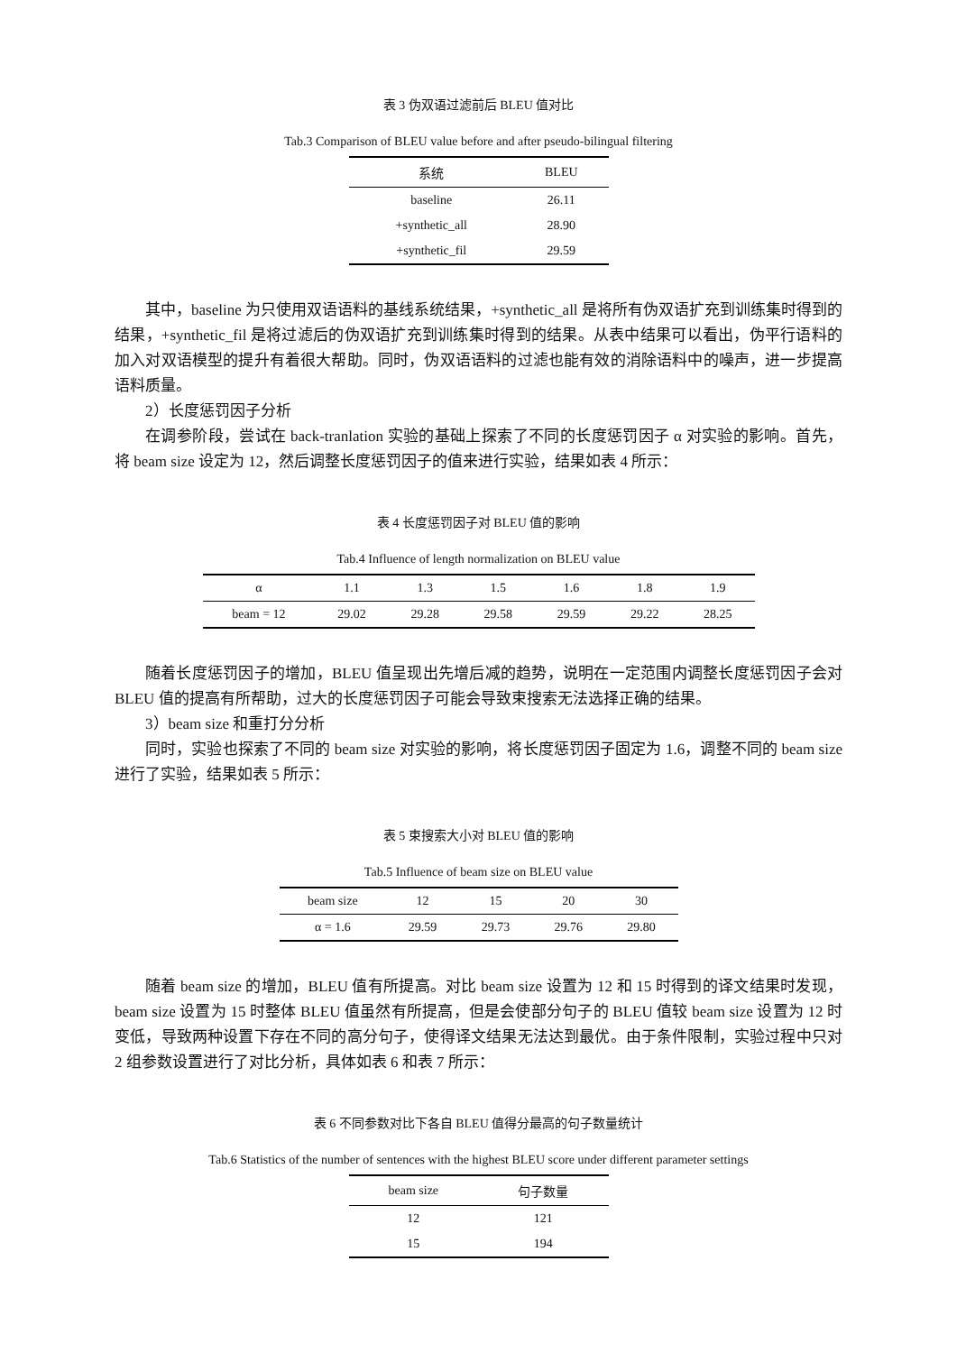表 3 伪双语过滤前后 BLEU 值对比
Tab.3 Comparison of BLEU value before and after pseudo-bilingual filtering
| 系统 | BLEU |
| --- | --- |
| baseline | 26.11 |
| +synthetic_all | 28.90 |
| +synthetic_fil | 29.59 |
其中，baseline 为只使用双语语料的基线系统结果，+synthetic_all 是将所有伪双语扩充到训练集时得到的结果，+synthetic_fil 是将过滤后的伪双语扩充到训练集时得到的结果。从表中结果可以看出，伪平行语料的加入对双语模型的提升有着很大帮助。同时，伪双语语料的过滤也能有效的消除语料中的噪声，进一步提高语料质量。
2）长度惩罚因子分析
在调参阶段，尝试在 back-tranlation 实验的基础上探索了不同的长度惩罚因子 α 对实验的影响。首先，将 beam size 设定为 12，然后调整长度惩罚因子的值来进行实验，结果如表 4 所示：
表 4 长度惩罚因子对 BLEU 值的影响
Tab.4 Influence of length normalization on BLEU value
| α | 1.1 | 1.3 | 1.5 | 1.6 | 1.8 | 1.9 |
| --- | --- | --- | --- | --- | --- | --- |
| beam = 12 | 29.02 | 29.28 | 29.58 | 29.59 | 29.22 | 28.25 |
随着长度惩罚因子的增加，BLEU 值呈现出先增后减的趋势，说明在一定范围内调整长度惩罚因子会对 BLEU 值的提高有所帮助，过大的长度惩罚因子可能会导致束搜索无法选择正确的结果。
3）beam size 和重打分分析
同时，实验也探索了不同的 beam size 对实验的影响，将长度惩罚因子固定为 1.6，调整不同的 beam size 进行了实验，结果如表 5 所示：
表 5 束搜索大小对 BLEU 值的影响
Tab.5 Influence of beam size on BLEU value
| beam size | 12 | 15 | 20 | 30 |
| --- | --- | --- | --- | --- |
| α = 1.6 | 29.59 | 29.73 | 29.76 | 29.80 |
随着 beam size 的增加，BLEU 值有所提高。对比 beam size 设置为 12 和 15 时得到的译文结果时发现，beam size 设置为 15 时整体 BLEU 值虽然有所提高，但是会使部分句子的 BLEU 值较 beam size 设置为 12 时变低，导致两种设置下存在不同的高分句子，使得译文结果无法达到最优。由于条件限制，实验过程中只对 2 组参数设置进行了对比分析，具体如表 6 和表 7 所示：
表 6 不同参数对比下各自 BLEU 值得分最高的句子数量统计
Tab.6 Statistics of the number of sentences with the highest BLEU score under different parameter settings
| beam size | 句子数量 |
| --- | --- |
| 12 | 121 |
| 15 | 194 |